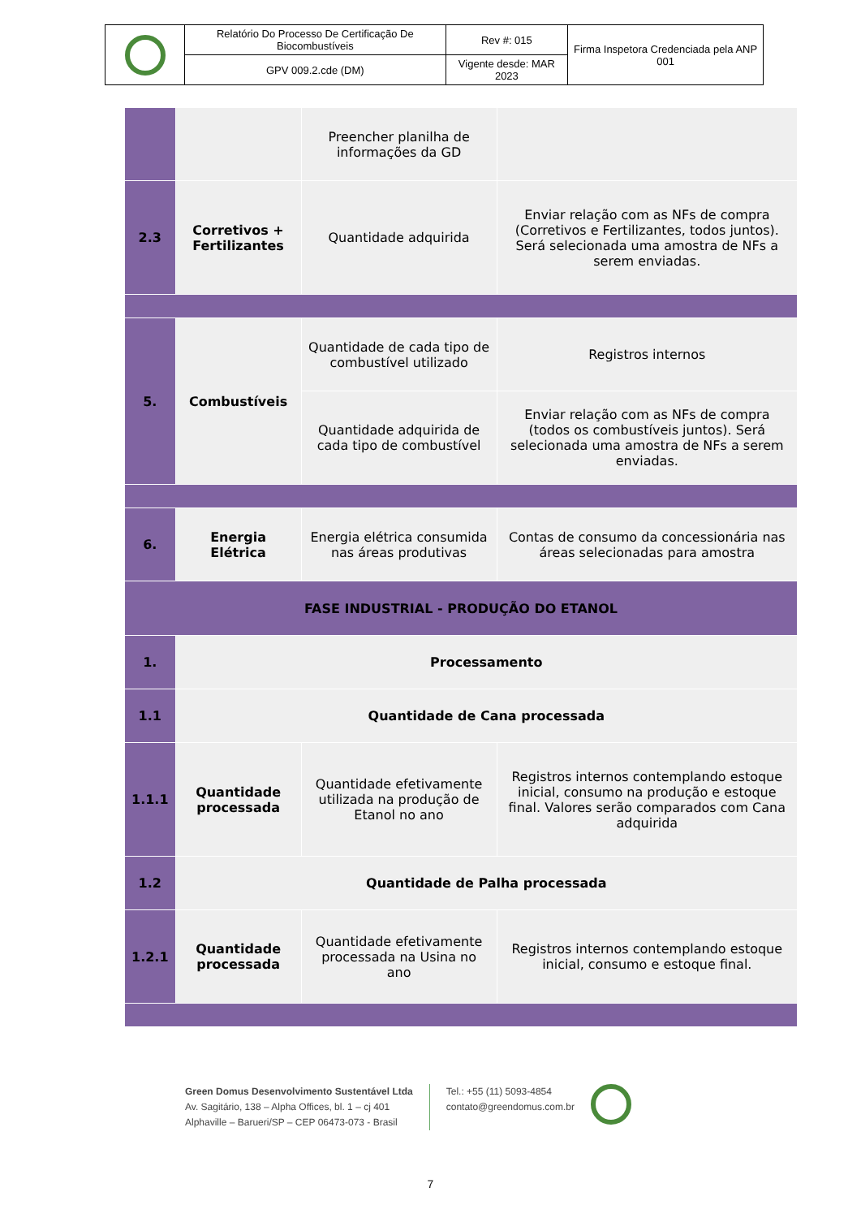| | Relatório Do Processo De Certificação De Biocombustíveis | Rev #: 015 | Firma Inspetora Credenciada pela ANP 001 |
| | GPV 009.2.cde (DM) | Vigente desde: MAR 2023 | |
| | | Preencher planilha de informações da GD | |
| 2.3 | Corretivos + Fertilizantes | Quantidade adquirida | Enviar relação com as NFs de compra (Corretivos e Fertilizantes, todos juntos). Será selecionada uma amostra de NFs a serem enviadas. |
| 5. | Combustíveis | Quantidade de cada tipo de combustível utilizado | Registros internos |
| | | Quantidade adquirida de cada tipo de combustível | Enviar relação com as NFs de compra (todos os combustíveis juntos). Será selecionada uma amostra de NFs a serem enviadas. |
| 6. | Energia Elétrica | Energia elétrica consumida nas áreas produtivas | Contas de consumo da concessionária nas áreas selecionadas para amostra |
| FASE INDUSTRIAL - PRODUÇÃO DO ETANOL | | | |
| 1. | Processamento | | |
| 1.1 | Quantidade de Cana processada | | |
| 1.1.1 | Quantidade processada | Quantidade efetivamente utilizada na produção de Etanol no ano | Registros internos contemplando estoque inicial, consumo na produção e estoque final. Valores serão comparados com Cana adquirida |
| 1.2 | Quantidade de Palha processada | | |
| 1.2.1 | Quantidade processada | Quantidade efetivamente processada na Usina no ano | Registros internos contemplando estoque inicial, consumo e estoque final. |
Green Domus Desenvolvimento Sustentável Ltda
Av. Sagitário, 138 – Alpha Offices, bl. 1 – cj 401
Alphaville – Barueri/SP – CEP 06473-073 - Brasil
Tel.: +55 (11) 5093-4854
contato@greendomus.com.br
7